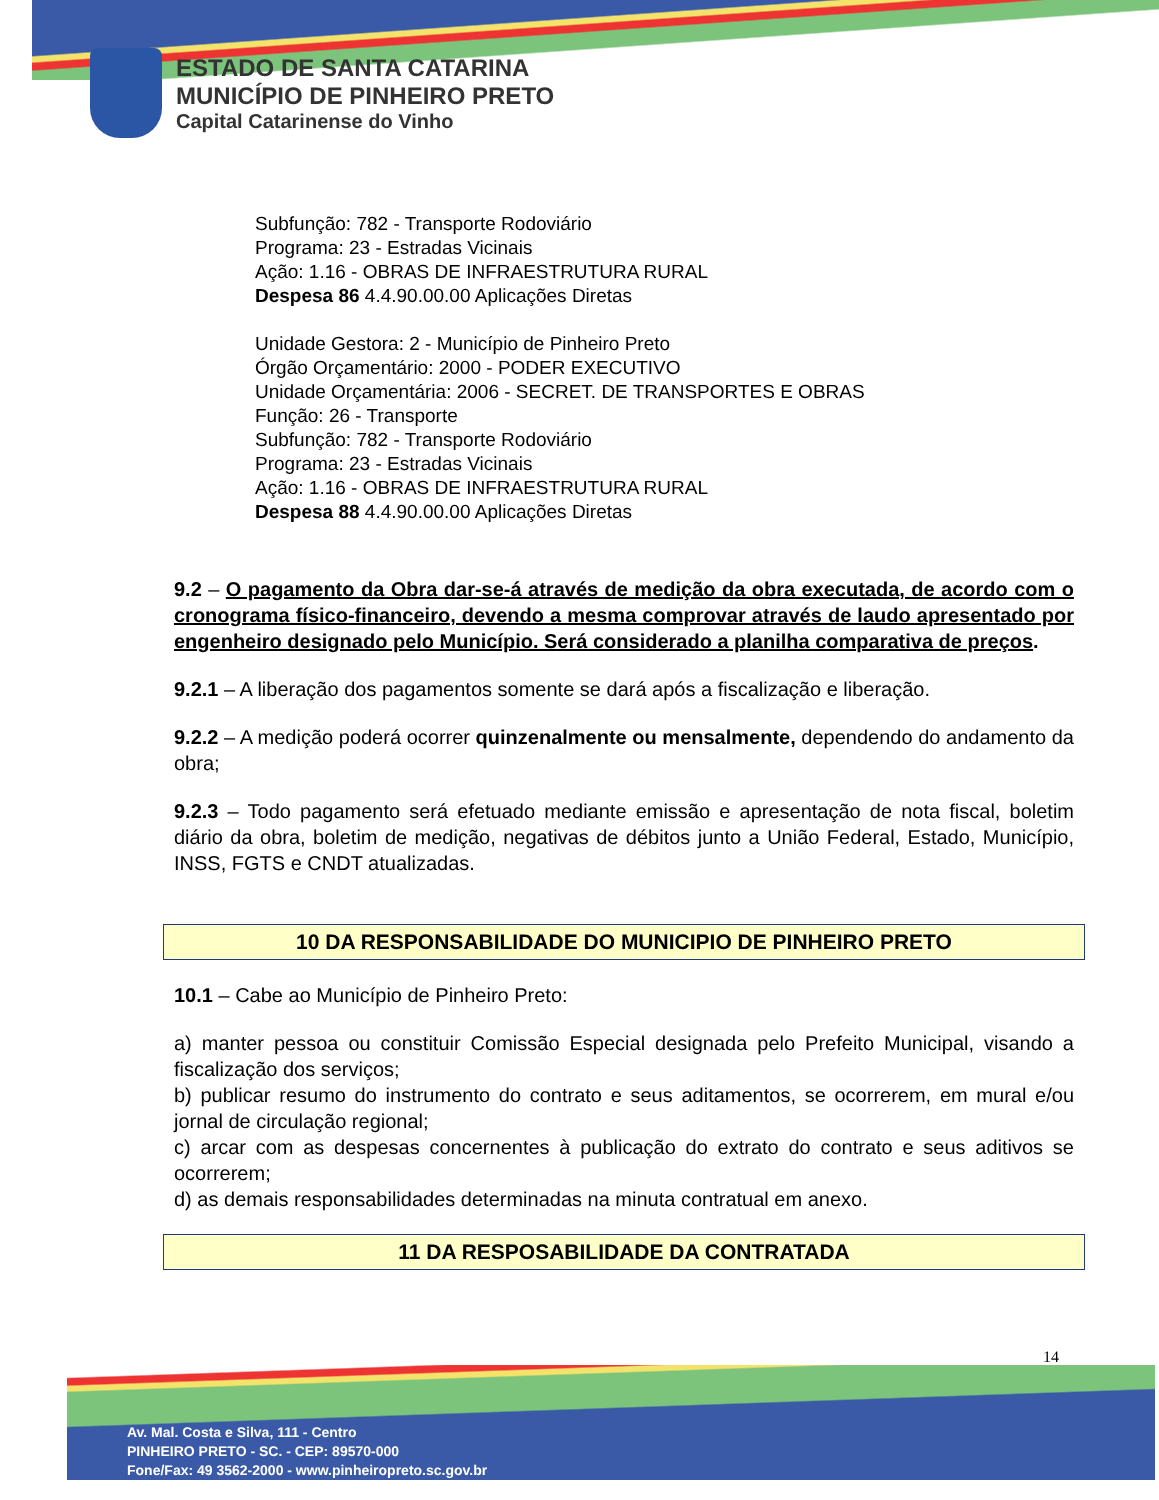ESTADO DE SANTA CATARINA
MUNICÍPIO DE PINHEIRO PRETO
Capital Catarinense do Vinho
Subfunção: 782 - Transporte Rodoviário
Programa: 23 - Estradas Vicinais
Ação: 1.16 - OBRAS DE INFRAESTRUTURA RURAL
Despesa 86 4.4.90.00.00 Aplicações Diretas
Unidade Gestora: 2 - Município de Pinheiro Preto
Órgão Orçamentário: 2000 - PODER EXECUTIVO
Unidade Orçamentária: 2006 - SECRET. DE TRANSPORTES E OBRAS
Função: 26 - Transporte
Subfunção: 782 - Transporte Rodoviário
Programa: 23 - Estradas Vicinais
Ação: 1.16 - OBRAS DE INFRAESTRUTURA RURAL
Despesa 88 4.4.90.00.00 Aplicações Diretas
9.2 – O pagamento da Obra dar-se-á através de medição da obra executada, de acordo com o cronograma físico-financeiro, devendo a mesma comprovar através de laudo apresentado por engenheiro designado pelo Município. Será considerado a planilha comparativa de preços.
9.2.1 – A liberação dos pagamentos somente se dará após a fiscalização e liberação.
9.2.2 – A medição poderá ocorrer quinzenalmente ou mensalmente, dependendo do andamento da obra;
9.2.3 – Todo pagamento será efetuado mediante emissão e apresentação de nota fiscal, boletim diário da obra, boletim de medição, negativas de débitos junto a União Federal, Estado, Município, INSS, FGTS e CNDT atualizadas.
10 DA RESPONSABILIDADE DO MUNICIPIO DE PINHEIRO PRETO
10.1 – Cabe ao Município de Pinheiro Preto:
a) manter pessoa ou constituir Comissão Especial designada pelo Prefeito Municipal, visando a fiscalização dos serviços;
b) publicar resumo do instrumento do contrato e seus aditamentos, se ocorrerem, em mural e/ou jornal de circulação regional;
c) arcar com as despesas concernentes à publicação do extrato do contrato e seus aditivos se ocorrerem;
d) as demais responsabilidades determinadas na minuta contratual em anexo.
11 DA RESPOSABILIDADE DA CONTRATADA
14
Av. Mal. Costa e Silva, 111 - Centro
PINHEIRO PRETO - SC. - CEP: 89570-000
Fone/Fax: 49 3562-2000 - www.pinheiropreto.sc.gov.br